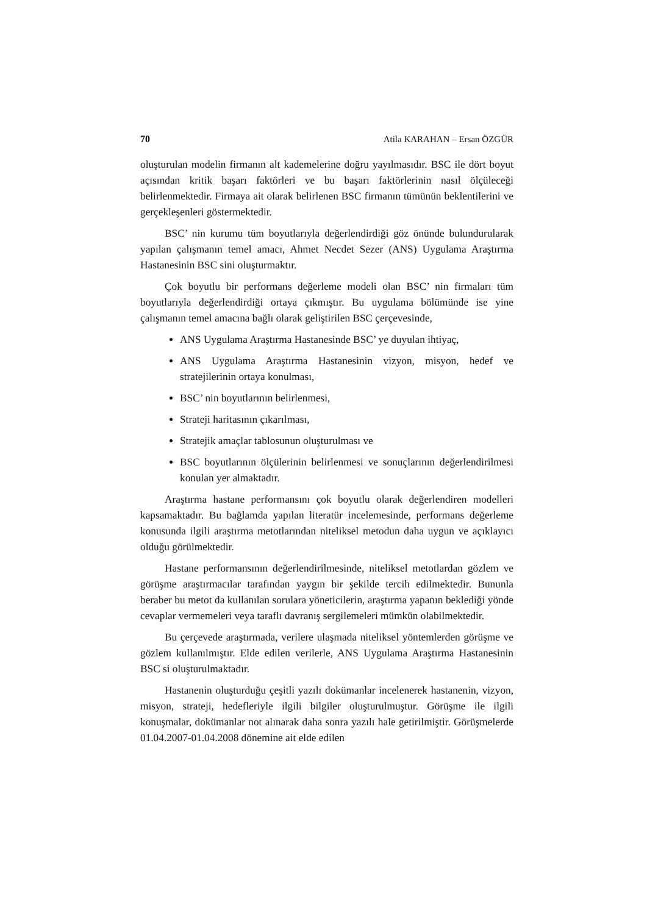70 Atila KARAHAN – Ersan ÖZGÜR
oluşturulan modelin firmanın alt kademelerine doğru yayılmasıdır. BSC ile dört boyut açısından kritik başarı faktörleri ve bu başarı faktörlerinin nasıl ölçüleceği belirlenmektedir. Firmaya ait olarak belirlenen BSC firmanın tümünün beklentilerini ve gerçekleşenleri göstermektedir.
BSC’ nin kurumu tüm boyutlarıyla değerlendirdiği göz önünde bulundurularak yapılan çalışmanın temel amacı, Ahmet Necdet Sezer (ANS) Uygulama Araştırma Hastanesinin BSC sini oluşturmaktır.
Çok boyutlu bir performans değerleme modeli olan BSC’ nin firmaları tüm boyutlarıyla değerlendirdiği ortaya çıkmıştır. Bu uygulama bölümünde ise yine çalışmanın temel amacına bağlı olarak geliştirilen BSC çerçevesinde,
ANS Uygulama Araştırma Hastanesinde BSC’ ye duyulan ihtiyaç,
ANS Uygulama Araştırma Hastanesinin vizyon, misyon, hedef ve stratejilerinin ortaya konulması,
BSC’ nin boyutlarının belirlenmesi,
Strateji haritasının çıkarılması,
Stratejik amaçlar tablosunun oluşturulması ve
BSC boyutlarının ölçülerinin belirlenmesi ve sonuçlarının değerlendirilmesi konulan yer almaktadır.
Araştırma hastane performansını çok boyutlu olarak değerlendiren modelleri kapsamaktadır. Bu bağlamda yapılan literatür incelemesinde, performans değerleme konusunda ilgili araştırma metotlarından niteliksel metodun daha uygun ve açıklayıcı olduğu görülmektedir.
Hastane performansının değerlendirilmesinde, niteliksel metotlardan gözlem ve görüşme araştırmacılar tarafından yaygın bir şekilde tercih edilmektedir. Bununla beraber bu metot da kullanılan sorulara yöneticilerin, araştırma yapanın beklediği yönde cevaplar vermemeleri veya taraflı davranış sergilemeleri mümkün olabilmektedir.
Bu çerçevede araştırmada, verilere ulaşmada niteliksel yöntemlerden görüşme ve gözlem kullanılmıştır. Elde edilen verilerle, ANS Uygulama Araştırma Hastanesinin BSC si oluşturulmaktadır.
Hastanenin oluşturduğu çeşitli yazılı dokümanlar incelenerek hastanenin, vizyon, misyon, strateji, hedefleriyle ilgili bilgiler oluşturulmuştur. Görüşme ile ilgili konuşmalar, dokümanlar not alınarak daha sonra yazılı hale getirilmiştir. Görüşmelerde 01.04.2007-01.04.2008 dönemine ait elde edilen